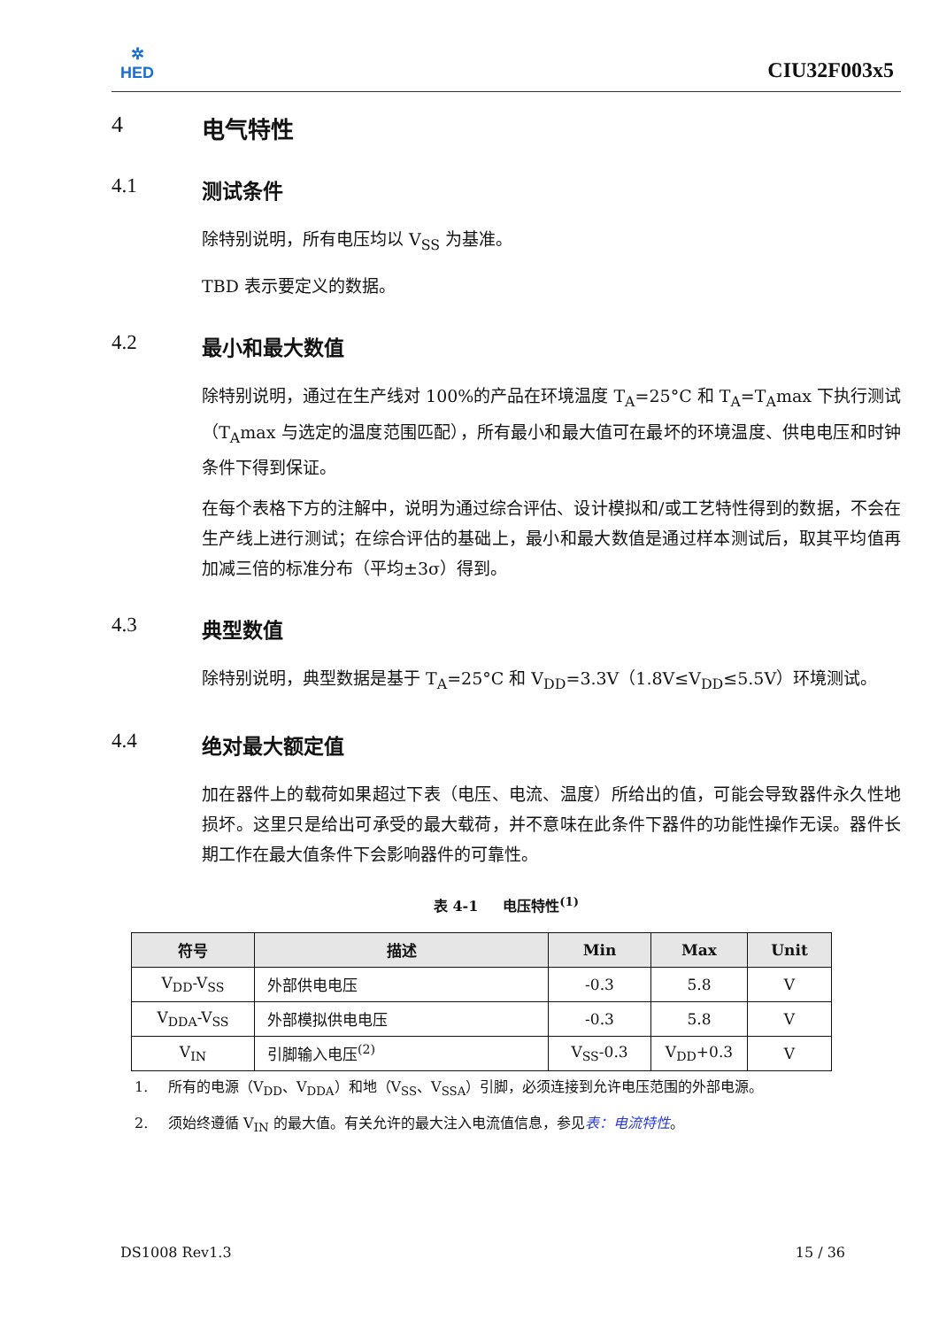✲
HED
CIU32F003x5
4 电气特性
4.1 测试条件
除特别说明，所有电压均以 V<sub>SS</sub> 为基准。
TBD 表示要定义的数据。
4.2 最小和最大数值
除特别说明，通过在生产线对 100%的产品在环境温度 T<sub>A</sub>=25°C 和 T<sub>A</sub>=T<sub>A</sub>max 下执行测试（T<sub>A</sub>max 与选定的温度范围匹配），所有最小和最大值可在最坏的环境温度、供电电压和时钟条件下得到保证。
在每个表格下方的注解中，说明为通过综合评估、设计模拟和/或工艺特性得到的数据，不会在生产线上进行测试；在综合评估的基础上，最小和最大数值是通过样本测试后，取其平均值再加减三倍的标准分布（平均±3σ）得到。
4.3 典型数值
除特别说明，典型数据是基于 T<sub>A</sub>=25°C 和 V<sub>DD</sub>=3.3V（1.8V≤V<sub>DD</sub>≤5.5V）环境测试。
4.4 绝对最大额定值
加在器件上的载荷如果超过下表（电压、电流、温度）所给出的值，可能会导致器件永久性地损坏。这里只是给出可承受的最大载荷，并不意味在此条件下器件的功能性操作无误。器件长期工作在最大值条件下会影响器件的可靠性。
表 4-1 电压特性<sup>(1)</sup>
| 符号 | 描述 | Min | Max | Unit |
| --- | --- | --- | --- | --- |
| V<sub>DD</sub>-V<sub>SS</sub> | 外部供电电压 | -0.3 | 5.8 | V |
| V<sub>DDA</sub>-V<sub>SS</sub> | 外部模拟供电电压 | -0.3 | 5.8 | V |
| V<sub>IN</sub> | 引脚输入电压<sup>(2)</sup> | V<sub>SS</sub>-0.3 | V<sub>DD</sub>+0.3 | V |
1. 所有的电源（V<sub>DD</sub>、V<sub>DDA</sub>）和地（V<sub>SS</sub>、V<sub>SSA</sub>）引脚，必须连接到允许电压范围的外部电源。
2. 须始终遵循 V<sub>IN</sub> 的最大值。有关允许的最大注入电流值信息，参见表：电流特性。
DS1008 Rev1.3 15 / 36